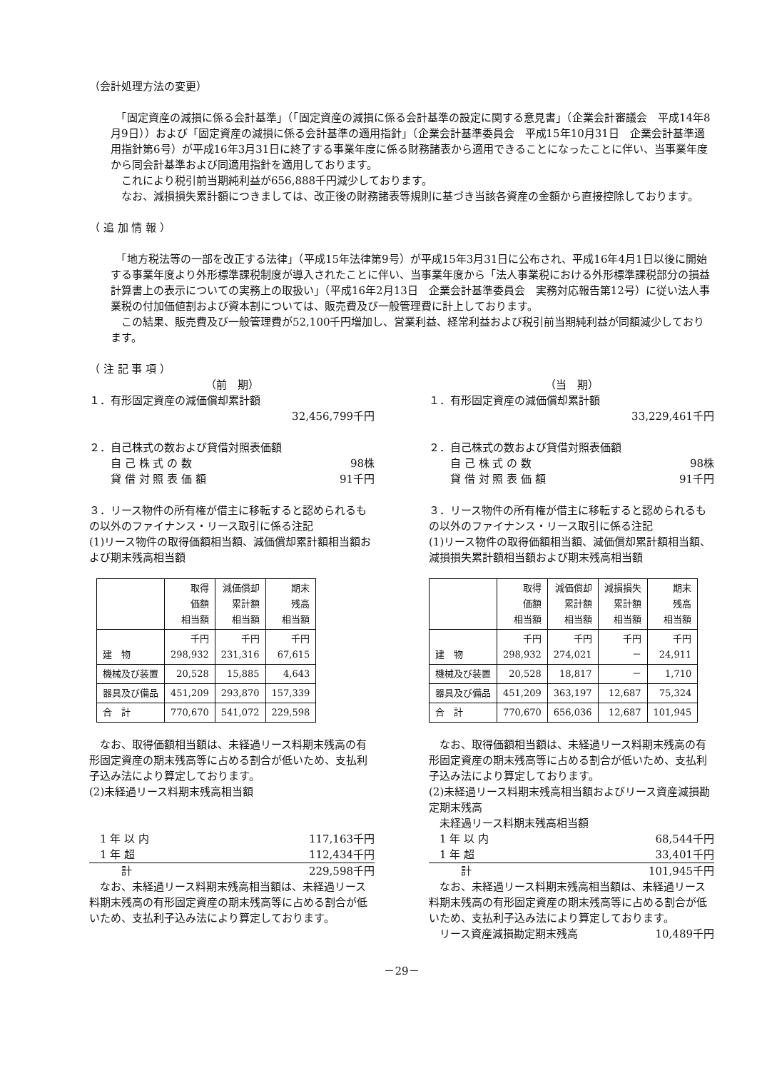（会計処理方法の変更）
　「固定資産の減損に係る会計基準」（「固定資産の減損に係る会計基準の設定に関する意見書」（企業会計審議会　平成14年8月9日））および「固定資産の減損に係る会計基準の適用指針」（企業会計基準委員会　平成15年10月31日　企業会計基準適用指針第6号）が平成16年3月31日に終了する事業年度に係る財務諸表から適用できることになったことに伴い、当事業年度から同会計基準および同適用指針を適用しております。
　これにより税引前当期純利益が656,888千円減少しております。
　なお、減損損失累計額につきましては、改正後の財務諸表等規則に基づき当該各資産の金額から直接控除しております。
（ 追 加 情 報 ）
　「地方税法等の一部を改正する法律」（平成15年法律第9号）が平成15年3月31日に公布され、平成16年4月1日以後に開始する事業年度より外形標準課税制度が導入されたことに伴い、当事業年度から「法人事業税における外形標準課税部分の損益計算書上の表示についての実務上の取扱い」（平成16年2月13日　企業会計基準委員会　実務対応報告第12号）に従い法人事業税の付加価値割および資本割については、販売費及び一般管理費に計上しております。
　この結果、販売費及び一般管理費が52,100千円増加し、営業利益、経常利益および税引前当期純利益が同額減少しております。
（ 注 記 事 項 ）
（前　期）
１．有形固定資産の減価償却累計額
32,456,799千円
２．自己株式の数および貸借対照表価額
　　自 己 株 式 の 数 98株
　　貸 借 対 照 表 価 額 91千円
３．リース物件の所有権が借主に移転すると認められるもの以外のファイナンス・リース取引に係る注記
(1)リース物件の取得価額相当額、減価償却累計額相当額および期末残高相当額
| | 取得 価額 相当額 | 減価償却 累計額 相当額 | 期末 残高 相当額 |
| --- | --- | --- | --- |
| 建 物 | 千円 298,932 | 千円 231,316 | 千円 67,615 |
| 機械及び装置 | 20,528 | 15,885 | 4,643 |
| 器具及び備品 | 451,209 | 293,870 | 157,339 |
| 合 計 | 770,670 | 541,072 | 229,598 |
　なお、取得価額相当額は、未経過リース料期末残高の有形固定資産の期末残高等に占める割合が低いため、支払利子込み法により算定しております。
(2)未経過リース料期末残高相当額
　1 年 以 内 117,163千円
　1 年 超 112,434千円
　　　計 229,598千円
　なお、未経過リース料期末残高相当額は、未経過リース料期末残高の有形固定資産の期末残高等に占める割合が低いため、支払利子込み法により算定しております。
（当　期）
１．有形固定資産の減価償却累計額
33,229,461千円
２．自己株式の数および貸借対照表価額
　　自 己 株 式 の 数 98株
　　貸 借 対 照 表 価 額 91千円
３．リース物件の所有権が借主に移転すると認められるもの以外のファイナンス・リース取引に係る注記
(1)リース物件の取得価額相当額、減価償却累計額相当額、減損損失累計額相当額および期末残高相当額
| | 取得 価額 相当額 | 減価償却 累計額 相当額 | 減損損失 累計額 相当額 | 期末 残高 相当額 |
| --- | --- | --- | --- | --- |
| 建 物 | 千円 298,932 | 千円 274,021 | 千円 － | 千円 24,911 |
| 機械及び装置 | 20,528 | 18,817 | － | 1,710 |
| 器具及び備品 | 451,209 | 363,197 | 12,687 | 75,324 |
| 合 計 | 770,670 | 656,036 | 12,687 | 101,945 |
　なお、取得価額相当額は、未経過リース料期末残高の有形固定資産の期末残高等に占める割合が低いため、支払利子込み法により算定しております。
(2)未経過リース料期末残高相当額およびリース資産減損勘定期末残高
　未経過リース料期末残高相当額
　1 年 以 内 68,544千円
　1 年 超 33,401千円
　　　計 101,945千円
　なお、未経過リース料期末残高相当額は、未経過リース料期末残高の有形固定資産の期末残高等に占める割合が低いため、支払利子込み法により算定しております。
　リース資産減損勘定期末残高 10,489千円
－29－